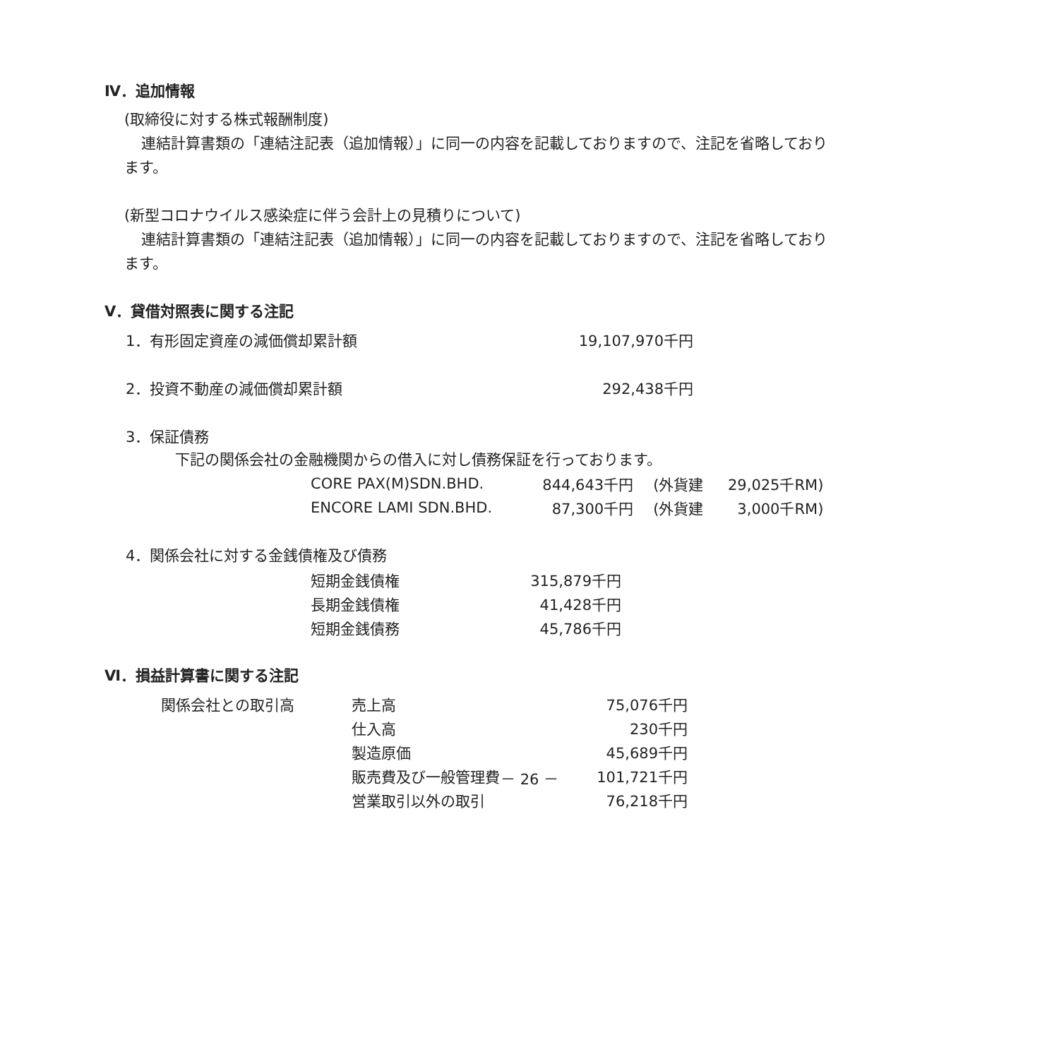Ⅳ．追加情報
(取締役に対する株式報酬制度)
連結計算書類の「連結注記表（追加情報）」に同一の内容を記載しておりますので、注記を省略しており
ます。
(新型コロナウイルス感染症に伴う会計上の見積りについて)
連結計算書類の「連結注記表（追加情報）」に同一の内容を記載しておりますので、注記を省略しており
ます。
Ⅴ．貸借対照表に関する注記
| 1．有形固定資産の減価償却累計額 | 19,107,970千円 |
| 2．投資不動産の減価償却累計額 | 292,438千円 |
| 3．保証債務 | |
下記の関係会社の金融機関からの借入に対し債務保証を行っております。
| CORE PAX(M)SDN.BHD. | 844,643千円 | (外貨建 | 29,025千RM) |
| ENCORE LAMI SDN.BHD. | 87,300千円 | (外貨建 | 3,000千RM) |
4．関係会社に対する金銭債権及び債務
| 短期金銭債権 | 315,879千円 |
| 長期金銭債権 | 41,428千円 |
| 短期金銭債務 | 45,786千円 |
Ⅵ．損益計算書に関する注記
| 関係会社との取引高 | 売上高 | 75,076千円 |
| | 仕入高 | 230千円 |
| | 製造原価 | 45,689千円 |
| | 販売費及び一般管理費 | 101,721千円 |
| | 営業取引以外の取引 | 76,218千円 |
－ 26 －